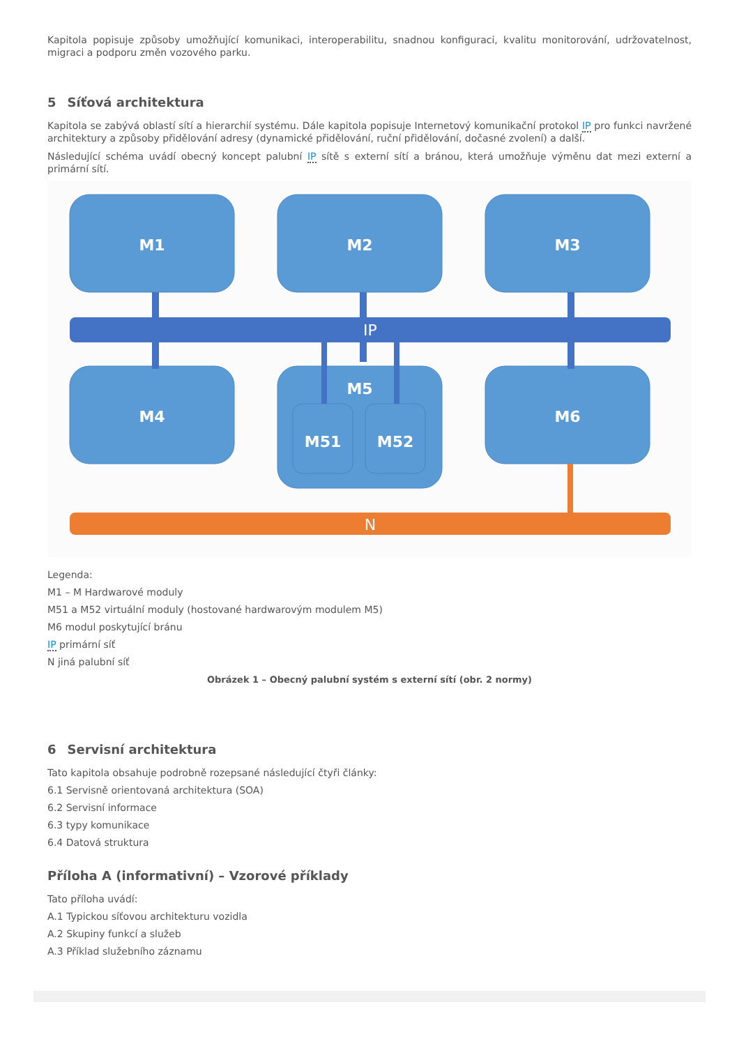Kapitola popisuje způsoby umožňující komunikaci, interoperabilitu, snadnou konfiguraci, kvalitu monitorování, udržovatelnost, migraci a podporu změn vozového parku.
5 Síťová architektura
Kapitola se zabývá oblastí sítí a hierarchií systému. Dále kapitola popisuje Internetový komunikační protokol IP pro funkci navržené architektury a způsoby přidělování adresy (dynamické přidělování, ruční přidělování, dočasné zvolení) a další.
Následující schéma uvádí obecný koncept palubní IP sítě s externí sítí a bránou, která umožňuje výměnu dat mezi externí a primární sítí.
M1
M2
M3
M4
M5
M6
M51
M52
IP
N
Legenda:
M1 – M Hardwarové moduly
M51 a M52 virtuální moduly (hostované hardwarovým modulem M5)
M6 modul poskytující bránu
IP primární síť
N jiná palubní síť
Obrázek 1 – Obecný palubní systém s externí sítí (obr. 2 normy)
6 Servisní architektura
Tato kapitola obsahuje podrobně rozepsané následující čtyři články:
6.1 Servisně orientovaná architektura (SOA)
6.2 Servisní informace
6.3 typy komunikace
6.4 Datová struktura
Příloha A (informativní) – Vzorové příklady
Tato příloha uvádí:
A.1 Typickou síťovou architekturu vozidla
A.2 Skupiny funkcí a služeb
A.3 Příklad služebního záznamu